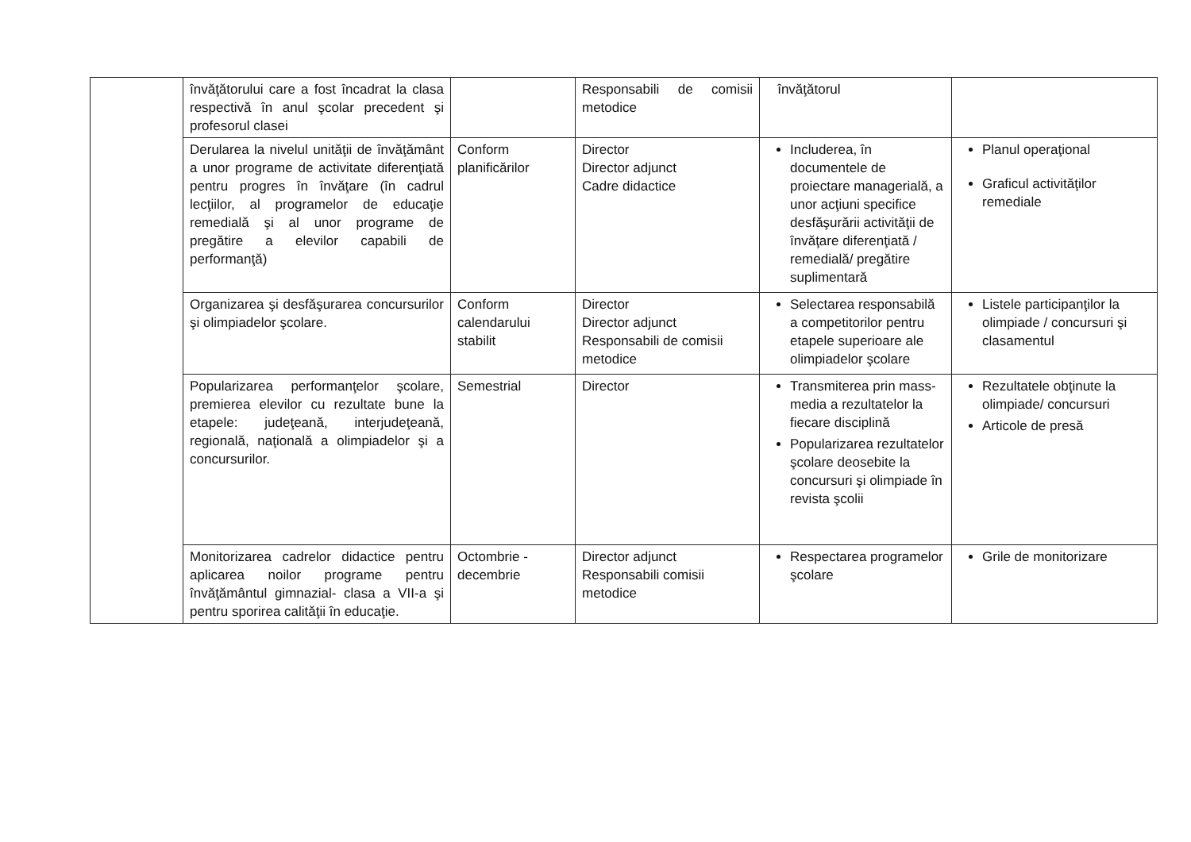| | învăţătorului care a fost încadrat la clasa respectivă în anul şcolar precedent şi profesorul clasei | | Responsabili de comisii metodice | învăţătorul | |
| | Derularea la nivelul unităţii de învăţământ a unor programe de activitate diferenţiată pentru progres în învăţare (în cadrul lecţiilor, al programelor de educaţie remedială şi al unor programe de pregătire a elevilor capabili de performanţă) | Conform planificărilor | Director Director adjunct Cadre didactice | Includerea, în documentele de proiectare managerială, a unor acţiuni specifice desfăşurării activităţii de învăţare diferenţiată / remedială/ pregătire suplimentară | Planul operaţional Graficul activităţilor remediale |
| | Organizarea şi desfăşurarea concursurilor şi olimpiadelor şcolare. | Conform calendarului stabilit | Director Director adjunct Responsabili de comisii metodice | Selectarea responsabilă a competitorilor pentru etapele superioare ale olimpiadelor şcolare | Listele participanţilor la olimpiade / concursuri şi clasamentul |
| | Popularizarea performanţelor şcolare, premierea elevilor cu rezultate bune la etapele: judeţeană, interjudeţeană, regională, naţională a olimpiadelor şi a concursurilor. | Semestrial | Director | Transmiterea prin mass-media a rezultatelor la fiecare disciplină Popularizarea rezultatelor şcolare deosebite la concursuri şi olimpiade în revista şcolii | Rezultatele obţinute la olimpiade/ concursuri Articole de presă |
| | Monitorizarea cadrelor didactice pentru aplicarea noilor programe pentru învăţământul gimnazial- clasa a VII-a şi pentru sporirea calităţii în educaţie. | Octombrie - decembrie | Director adjunct Responsabili comisii metodice | Respectarea programelor şcolare | Grile de monitorizare |